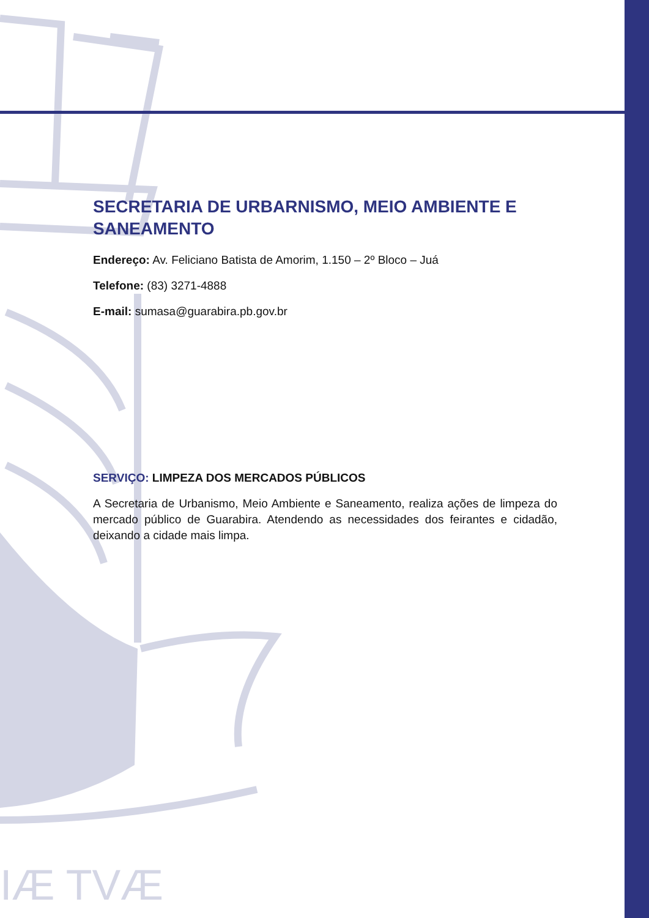IÆ TVÆ
SECRETARIA DE URBARNISMO, MEIO AMBIENTE E SANEAMENTO
Endereço: Av. Feliciano Batista de Amorim, 1.150 – 2º Bloco – Juá
Telefone: (83) 3271-4888
E-mail: sumasa@guarabira.pb.gov.br
SERVIÇO: LIMPEZA DOS MERCADOS PÚBLICOS
A Secretaria de Urbanismo, Meio Ambiente e Saneamento, realiza ações de limpeza do mercado público de Guarabira. Atendendo as necessidades dos feirantes e cidadão, deixando a cidade mais limpa.